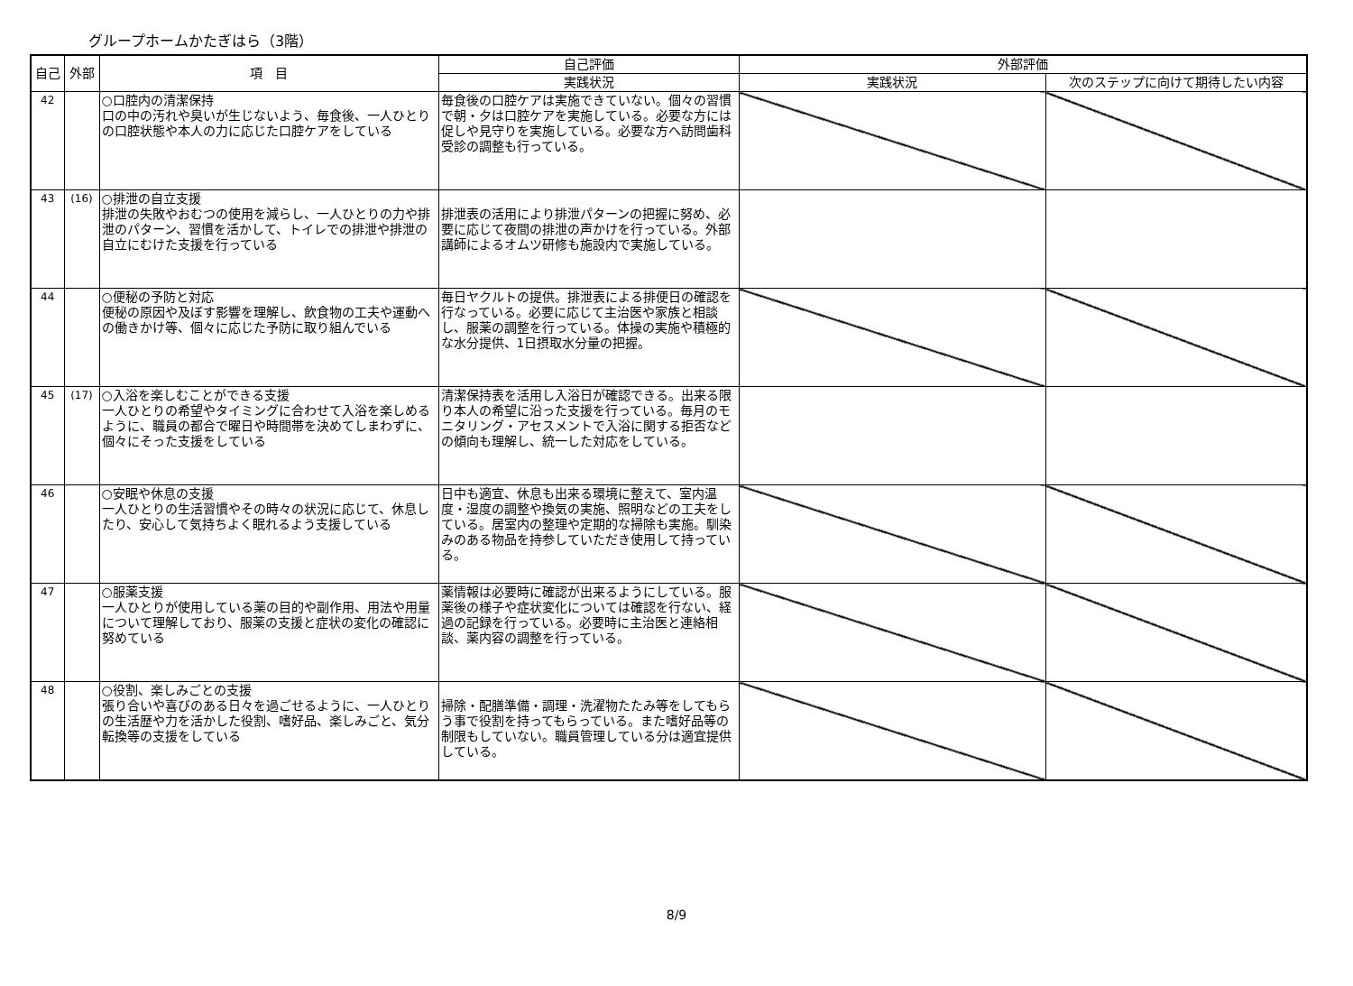グループホームかたぎはら（3階）
| 自己 | 外部 | 項 目 | 自己評価 | 外部評価 | |
| --- | --- | --- | --- | --- | --- |
| | | | 実践状況 | 実践状況 | 次のステップに向けて期待したい内容 |
| 42 | | ○口腔内の清潔保持 口の中の汚れや臭いが生じないよう、毎食後、一人ひとりの口腔状態や本人の力に応じた口腔ケアをしている | 毎食後の口腔ケアは実施できていない。個々の習慣で朝・夕は口腔ケアを実施している。必要な方には促しや見守りを実施している。必要な方へ訪問歯科受診の調整も行っている。 | | |
| 43 | (16) | ○排泄の自立支援 排泄の失敗やおむつの使用を減らし、一人ひとりの力や排泄のパターン、習慣を活かして、トイレでの排泄や排泄の自立にむけた支援を行っている | 排泄表の活用により排泄パターンの把握に努め、必要に応じて夜間の排泄の声かけを行っている。外部講師によるオムツ研修も施設内で実施している。 | | |
| 44 | | ○便秘の予防と対応 便秘の原因や及ぼす影響を理解し、飲食物の工夫や運動への働きかけ等、個々に応じた予防に取り組んでいる | 毎日ヤクルトの提供。排泄表による排便日の確認を行なっている。必要に応じて主治医や家族と相談し、服薬の調整を行っている。体操の実施や積極的な水分提供、1日摂取水分量の把握。 | | |
| 45 | (17) | ○入浴を楽しむことができる支援 一人ひとりの希望やタイミングに合わせて入浴を楽しめるように、職員の都合で曜日や時間帯を決めてしまわずに、個々にそった支援をしている | 清潔保持表を活用し入浴日が確認できる。出来る限り本人の希望に沿った支援を行っている。毎月のモニタリング・アセスメントで入浴に関する拒否などの傾向も理解し、統一した対応をしている。 | | |
| 46 | | ○安眠や休息の支援 一人ひとりの生活習慣やその時々の状況に応じて、休息したり、安心して気持ちよく眠れるよう支援している | 日中も適宜、休息も出来る環境に整えて、室内温度・湿度の調整や換気の実施、照明などの工夫をしている。居室内の整理や定期的な掃除も実施。馴染みのある物品を持参していただき使用して持っている。 | | |
| 47 | | ○服薬支援 一人ひとりが使用している薬の目的や副作用、用法や用量について理解しており、服薬の支援と症状の変化の確認に努めている | 薬情報は必要時に確認が出来るようにしている。服薬後の様子や症状変化については確認を行ない、経過の記録を行っている。必要時に主治医と連絡相談、薬内容の調整を行っている。 | | |
| 48 | | ○役割、楽しみごとの支援 張り合いや喜びのある日々を過ごせるように、一人ひとりの生活歴や力を活かした役割、嗜好品、楽しみごと、気分転換等の支援をしている | 掃除・配膳準備・調理・洗濯物たたみ等をしてもらう事で役割を持ってもらっている。また嗜好品等の制限もしていない。職員管理している分は適宜提供している。 | | |
8/9